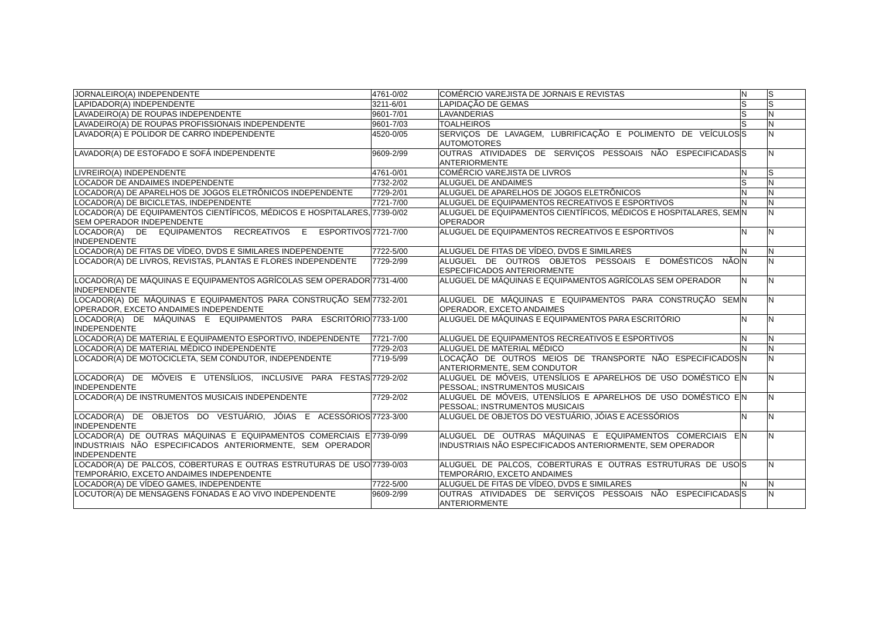| JORNALEIRO(A) INDEPENDENTE | 4761-0/02 | COMÉRCIO VAREJISTA DE JORNAIS E REVISTAS | N | S |
| LAPIDADOR(A) INDEPENDENTE | 3211-6/01 | LAPIDAÇÃO DE GEMAS | S | S |
| LAVADEIRO(A) DE ROUPAS INDEPENDENTE | 9601-7/01 | LAVANDERIAS | S | N |
| LAVADEIRO(A) DE ROUPAS PROFISSIONAIS INDEPENDENTE | 9601-7/03 | TOALHEIROS | S | N |
| LAVADOR(A) E POLIDOR DE CARRO INDEPENDENTE | 4520-0/05 | SERVIÇOS DE LAVAGEM, LUBRIFICAÇÃO E POLIMENTO DE VEÍCULOS AUTOMOTORES | S | N |
| LAVADOR(A) DE ESTOFADO E SOFÁ INDEPENDENTE | 9609-2/99 | OUTRAS ATIVIDADES DE SERVIÇOS PESSOAIS NÃO ESPECIFICADAS ANTERIORMENTE | S | N |
| LIVREIRO(A) INDEPENDENTE | 4761-0/01 | COMÉRCIO VAREJISTA DE LIVROS | N | S |
| LOCADOR DE ANDAIMES INDEPENDENTE | 7732-2/02 | ALUGUEL DE ANDAIMES | S | N |
| LOCADOR(A) DE APARELHOS DE JOGOS ELETRÔNICOS INDEPENDENTE | 7729-2/01 | ALUGUEL DE APARELHOS DE JOGOS ELETRÔNICOS | N | N |
| LOCADOR(A) DE BICICLETAS, INDEPENDENTE | 7721-7/00 | ALUGUEL DE EQUIPAMENTOS RECREATIVOS E ESPORTIVOS | N | N |
| LOCADOR(A) DE EQUIPAMENTOS CIENTÍFICOS, MÉDICOS E HOSPITALARES, SEM OPERADOR INDEPENDENTE | 7739-0/02 | ALUGUEL DE EQUIPAMENTOS CIENTÍFICOS, MÉDICOS E HOSPITALARES, SEM OPERADOR | N | N |
| LOCADOR(A) DE EQUIPAMENTOS RECREATIVOS E ESPORTIVOS INDEPENDENTE | 7721-7/00 | ALUGUEL DE EQUIPAMENTOS RECREATIVOS E ESPORTIVOS | N | N |
| LOCADOR(A) DE FITAS DE VÍDEO, DVDS E SIMILARES INDEPENDENTE | 7722-5/00 | ALUGUEL DE FITAS DE VÍDEO, DVDS E SIMILARES | N | N |
| LOCADOR(A) DE LIVROS, REVISTAS, PLANTAS E FLORES INDEPENDENTE | 7729-2/99 | ALUGUEL DE OUTROS OBJETOS PESSOAIS E DOMÉSTICOS NÃO ESPECIFICADOS ANTERIORMENTE | N | N |
| LOCADOR(A) DE MÁQUINAS E EQUIPAMENTOS AGRÍCOLAS SEM OPERADOR INDEPENDENTE | 7731-4/00 | ALUGUEL DE MÁQUINAS E EQUIPAMENTOS AGRÍCOLAS SEM OPERADOR | N | N |
| LOCADOR(A) DE MÁQUINAS E EQUIPAMENTOS PARA CONSTRUÇÃO SEM OPERADOR, EXCETO ANDAIMES INDEPENDENTE | 7732-2/01 | ALUGUEL DE MÁQUINAS E EQUIPAMENTOS PARA CONSTRUÇÃO SEM OPERADOR, EXCETO ANDAIMES | N | N |
| LOCADOR(A) DE MÁQUINAS E EQUIPAMENTOS PARA ESCRITÓRIO INDEPENDENTE | 7733-1/00 | ALUGUEL DE MÁQUINAS E EQUIPAMENTOS PARA ESCRITÓRIO | N | N |
| LOCADOR(A) DE MATERIAL E EQUIPAMENTO ESPORTIVO, INDEPENDENTE | 7721-7/00 | ALUGUEL DE EQUIPAMENTOS RECREATIVOS E ESPORTIVOS | N | N |
| LOCADOR(A) DE MATERIAL MÉDICO INDEPENDENTE | 7729-2/03 | ALUGUEL DE MATERIAL MÉDICO | N | N |
| LOCADOR(A) DE MOTOCICLETA, SEM CONDUTOR, INDEPENDENTE | 7719-5/99 | LOCAÇÃO DE OUTROS MEIOS DE TRANSPORTE NÃO ESPECIFICADOS ANTERIORMENTE, SEM CONDUTOR | N | N |
| LOCADOR(A) DE MÓVEIS E UTENSÍLIOS, INCLUSIVE PARA FESTAS INDEPENDENTE | 7729-2/02 | ALUGUEL DE MÓVEIS, UTENSÍLIOS E APARELHOS DE USO DOMÉSTICO E PESSOAL; INSTRUMENTOS MUSICAIS | N | N |
| LOCADOR(A) DE INSTRUMENTOS MUSICAIS INDEPENDENTE | 7729-2/02 | ALUGUEL DE MÓVEIS, UTENSÍLIOS E APARELHOS DE USO DOMÉSTICO E PESSOAL; INSTRUMENTOS MUSICAIS | N | N |
| LOCADOR(A) DE OBJETOS DO VESTUÁRIO, JÓIAS E ACESSÓRIOS INDEPENDENTE | 7723-3/00 | ALUGUEL DE OBJETOS DO VESTUÁRIO, JÓIAS E ACESSÓRIOS | N | N |
| LOCADOR(A) DE OUTRAS MÁQUINAS E EQUIPAMENTOS COMERCIAIS E INDUSTRIAIS NÃO ESPECIFICADOS ANTERIORMENTE, SEM OPERADOR INDEPENDENTE | 7739-0/99 | ALUGUEL DE OUTRAS MÁQUINAS E EQUIPAMENTOS COMERCIAIS E INDUSTRIAIS NÃO ESPECIFICADOS ANTERIORMENTE, SEM OPERADOR | N | N |
| LOCADOR(A) DE PALCOS, COBERTURAS E OUTRAS ESTRUTURAS DE USO TEMPORÁRIO, EXCETO ANDAIMES INDEPENDENTE | 7739-0/03 | ALUGUEL DE PALCOS, COBERTURAS E OUTRAS ESTRUTURAS DE USO TEMPORÁRIO, EXCETO ANDAIMES | S | N |
| LOCADOR(A) DE VÍDEO GAMES, INDEPENDENTE | 7722-5/00 | ALUGUEL DE FITAS DE VÍDEO, DVDS E SIMILARES | N | N |
| LOCUTOR(A) DE MENSAGENS FONADAS E AO VIVO INDEPENDENTE | 9609-2/99 | OUTRAS ATIVIDADES DE SERVIÇOS PESSOAIS NÃO ESPECIFICADAS ANTERIORMENTE | S | N |